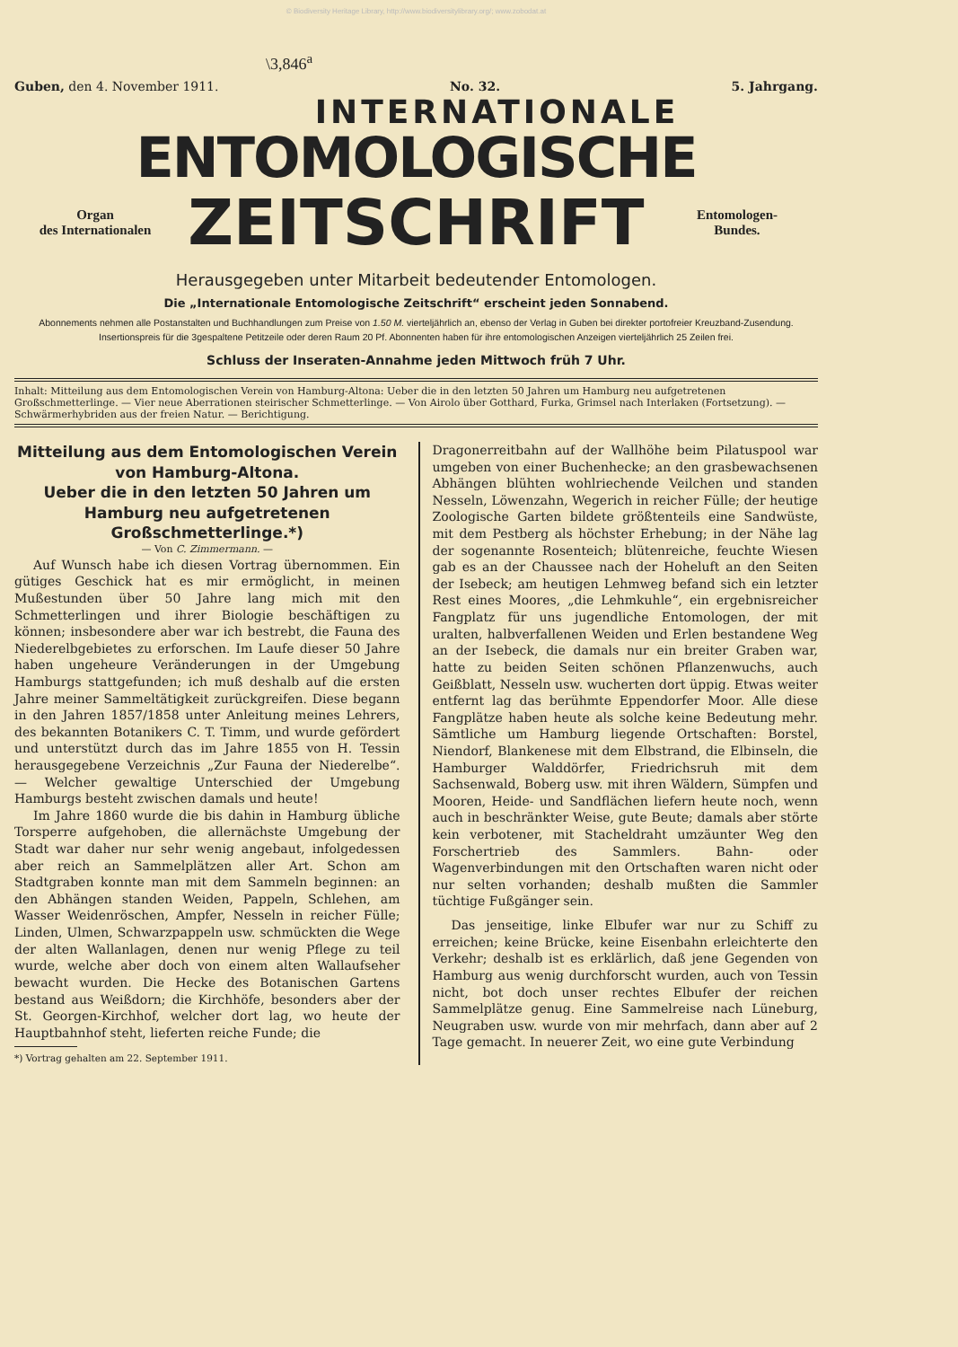© Biodiversity Heritage Library, http://www.biodiversitylibrary.org/; www.zobodat.at
\3,846<sup>a</sup>
Guben, den 4. November 1911. No. 32. 5. Jahrgang.
INTERNATIONALE
ENTOMOLOGISCHE
Organ
des Internationalen
ZEITSCHRIFT
Entomologen-
Bundes.
Herausgegeben unter Mitarbeit bedeutender Entomologen.
Die „Internationale Entomologische Zeitschrift“ erscheint jeden Sonnabend.
Abonnements nehmen alle Postanstalten und Buchhandlungen zum Preise von 1.50 M. vierteljährlich an, ebenso der Verlag in Guben bei direkter portofreier Kreuzband-Zusendung.
Insertionspreis für die 3gespaltene Petitzeile oder deren Raum 20 Pf. Abonnenten haben für ihre entomologischen Anzeigen vierteljährlich 25 Zeilen frei.
Schluss der Inseraten-Annahme jeden Mittwoch früh 7 Uhr.
Inhalt: Mitteilung aus dem Entomologischen Verein von Hamburg-Altona: Ueber die in den letzten 50 Jahren um Hamburg neu aufgetretenen Großschmetterlinge. — Vier neue Aberrationen steirischer Schmetterlinge. — Von Airolo über Gotthard, Furka, Grimsel nach Interlaken (Fortsetzung). — Schwärmerhybriden aus der freien Natur. — Berichtigung.
Mitteilung aus dem Entomologischen Verein von Hamburg-Altona.
Ueber die in den letzten 50 Jahren um Hamburg neu aufgetretenen Großschmetterlinge.*)
— Von C. Zimmermann. —
Auf Wunsch habe ich diesen Vortrag übernommen. Ein gütiges Geschick hat es mir ermöglicht, in meinen Mußestunden über 50 Jahre lang mich mit den Schmetterlingen und ihrer Biologie beschäftigen zu können; insbesondere aber war ich bestrebt, die Fauna des Niederelbgebietes zu erforschen. Im Laufe dieser 50 Jahre haben ungeheure Veränderungen in der Umgebung Hamburgs stattgefunden; ich muß deshalb auf die ersten Jahre meiner Sammeltätigkeit zurückgreifen. Diese begann in den Jahren 1857/1858 unter Anleitung meines Lehrers, des bekannten Botanikers C. T. Timm, und wurde gefördert und unterstützt durch das im Jahre 1855 von H. Tessin herausgegebene Verzeichnis „Zur Fauna der Niederelbe“. — Welcher gewaltige Unterschied der Umgebung Hamburgs besteht zwischen damals und heute!
Im Jahre 1860 wurde die bis dahin in Hamburg übliche Torsperre aufgehoben, die allernächste Umgebung der Stadt war daher nur sehr wenig angebaut, infolgedessen aber reich an Sammelplätzen aller Art. Schon am Stadtgraben konnte man mit dem Sammeln beginnen: an den Abhängen standen Weiden, Pappeln, Schlehen, am Wasser Weidenröschen, Ampfer, Nesseln in reicher Fülle; Linden, Ulmen, Schwarzpappeln usw. schmückten die Wege der alten Wallanlagen, denen nur wenig Pflege zu teil wurde, welche aber doch von einem alten Wallaufseher bewacht wurden. Die Hecke des Botanischen Gartens bestand aus Weißdorn; die Kirchhöfe, besonders aber der St. Georgen-Kirchhof, welcher dort lag, wo heute der Hauptbahnhof steht, lieferten reiche Funde; die
*) Vortrag gehalten am 22. September 1911.
Dragonerreitbahn auf der Wallhöhe beim Pilatuspool war umgeben von einer Buchenhecke; an den grasbewachsenen Abhängen blühten wohlriechende Veilchen und standen Nesseln, Löwenzahn, Wegerich in reicher Fülle; der heutige Zoologische Garten bildete größtenteils eine Sandwüste, mit dem Pestberg als höchster Erhebung; in der Nähe lag der sogenannte Rosenteich; blütenreiche, feuchte Wiesen gab es an der Chaussee nach der Hoheluft an den Seiten der Isebeck; am heutigen Lehmweg befand sich ein letzter Rest eines Moores, „die Lehmkuhle“, ein ergebnisreicher Fangplatz für uns jugendliche Entomologen, der mit uralten, halbverfallenen Weiden und Erlen bestandene Weg an der Isebeck, die damals nur ein breiter Graben war, hatte zu beiden Seiten schönen Pflanzenwuchs, auch Geißblatt, Nesseln usw. wucherten dort üppig. Etwas weiter entfernt lag das berühmte Eppendorfer Moor. Alle diese Fangplätze haben heute als solche keine Bedeutung mehr. Sämtliche um Hamburg liegende Ortschaften: Borstel, Niendorf, Blankenese mit dem Elbstrand, die Elbinseln, die Hamburger Walddörfer, Friedrichsruh mit dem Sachsenwald, Boberg usw. mit ihren Wäldern, Sümpfen und Mooren, Heide- und Sandflächen liefern heute noch, wenn auch in beschränkter Weise, gute Beute; damals aber störte kein verbotener, mit Stacheldraht umzäunter Weg den Forschertrieb des Sammlers. Bahn- oder Wagenverbindungen mit den Ortschaften waren nicht oder nur selten vorhanden; deshalb mußten die Sammler tüchtige Fußgänger sein.
Das jenseitige, linke Elbufer war nur zu Schiff zu erreichen; keine Brücke, keine Eisenbahn erleichterte den Verkehr; deshalb ist es erklärlich, daß jene Gegenden von Hamburg aus wenig durchforscht wurden, auch von Tessin nicht, bot doch unser rechtes Elbufer der reichen Sammelplätze genug. Eine Sammelreise nach Lüneburg, Neugraben usw. wurde von mir mehrfach, dann aber auf 2 Tage gemacht. In neuerer Zeit, wo eine gute Verbindung